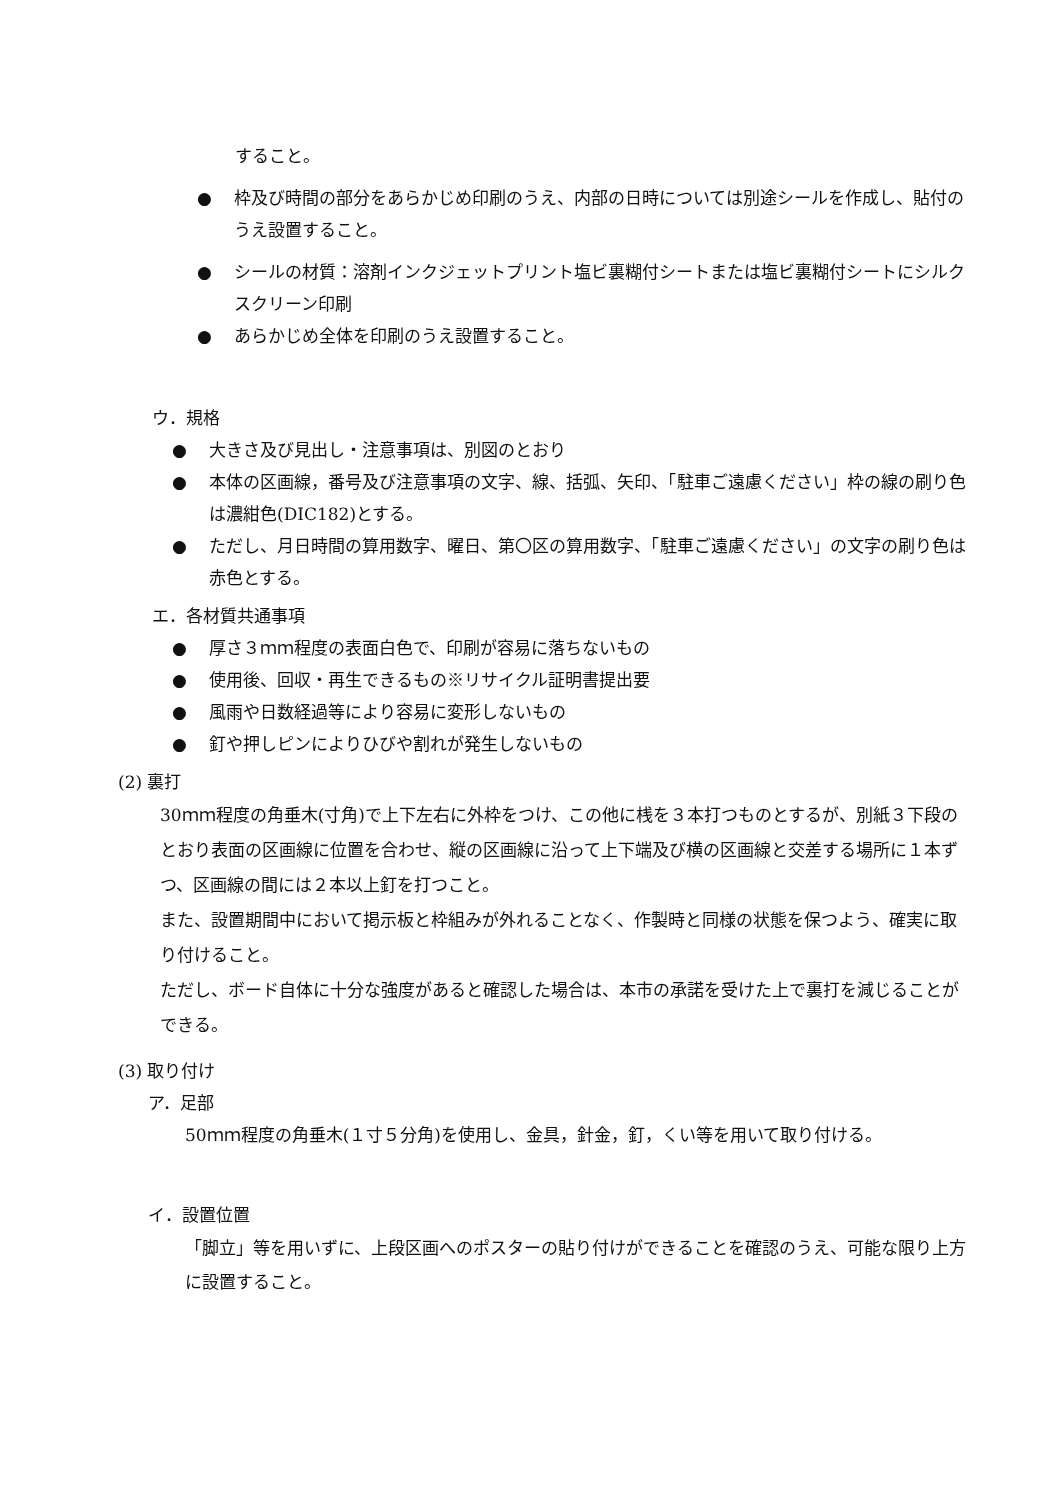すること。
● 枠及び時間の部分をあらかじめ印刷のうえ、内部の日時については別途シールを作成し、貼付のうえ設置すること。
● シールの材質：溶剤インクジェットプリント塩ビ裏糊付シートまたは塩ビ裏糊付シートにシルクスクリーン印刷
● あらかじめ全体を印刷のうえ設置すること。
ウ．規格
● 大きさ及び見出し・注意事項は、別図のとおり
● 本体の区画線，番号及び注意事項の文字、線、括弧、矢印、「駐車ご遠慮ください」枠の線の刷り色は濃紺色(DIC182)とする。
● ただし、月日時間の算用数字、曜日、第〇区の算用数字、「駐車ご遠慮ください」の文字の刷り色は赤色とする。
エ．各材質共通事項
● 厚さ３ｍｍ程度の表面白色で、印刷が容易に落ちないもの
● 使用後、回収・再生できるもの※リサイクル証明書提出要
● 風雨や日数経過等により容易に変形しないもの
● 釘や押しピンによりひびや割れが発生しないもの
(2) 裏打
30ｍｍ程度の角垂木(寸角)で上下左右に外枠をつけ、この他に桟を３本打つものとするが、別紙３下段のとおり表面の区画線に位置を合わせ、縦の区画線に沿って上下端及び横の区画線と交差する場所に１本ずつ、区画線の間には２本以上釘を打つこと。
また、設置期間中において掲示板と枠組みが外れることなく、作製時と同様の状態を保つよう、確実に取り付けること。
ただし、ボード自体に十分な強度があると確認した場合は、本市の承諾を受けた上で裏打を減じることができる。
(3) 取り付け
ア．足部
50ｍｍ程度の角垂木(１寸５分角)を使用し、金具，針金，釘，くい等を用いて取り付ける。
イ．設置位置
「脚立」等を用いずに、上段区画へのポスターの貼り付けができることを確認のうえ、可能な限り上方に設置すること。